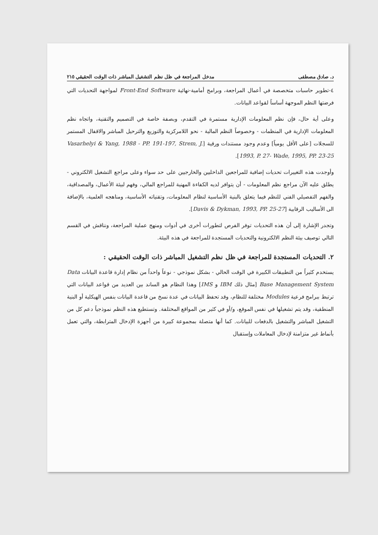د. صادق مصطفى مدخل المراجعة في ظل نظم التشغيل المباشر ذات الوقت الحقيقي ٢١٥
٤-تطوير حاسبات متخصصة في أعمال المراجعة، وبرامج أمامية-نهائية Front-End Software لمواجهة التحديات التي فرضتها النظم الموجهة أساساً لقواعد البيانات.
وعلى أية حال، فإن نظم المعلومات الإدارية مستمرة في التقدم، وبصفة خاصة في التصميم والتقنية، واتجاه نظم المعلومات الإدارية في المنظمات - وخصوصاً النظم المالية - نحو اللامركزية والتوزيع والترحيل المباشر والاقفال المستمر للسجلات [على الأقل يومياً] وعدم وجود مستندات ورقية [Vasarhelyi & Yang, 1988 - PP. 191-197, Strem, J. 1993, P. 27- Wade, 1995, PP. 23-25].
وأوجدت هذه التغييرات تحديات إضافية للمراجعين الداخليين والخارجيين على حد سواء وعلى مراجع التشغيل الالكتروني - يطلق عليه الآن مراجع نظم المعلومات - أن يتوافر لديه الكفاءة المهنية للمراجع المالي، وفهم لبيئة الأعمال، والمصداقية، والفهم التفصيلي الفني للنظم فيما يتعلق بالبنية الأساسية لنظام المعلومات، وتقنياته الأساسية، ومناهجه العلمية، بالإضافة الى الأساليب الرقابية [Davis & Dykman, 1993, PP. 25-27].
وتجدر الإشارة إلى أن هذه التحديات توفر الفرص لتطورات أخرى في أدوات ومنهج عملية المراجعة، ونناقش في القسم التالي توصيف بيئة النظم الالكترونية والتحديات المستجدة للمراجعة في هذه البيئة.
٢. التحديات المستجدة للمراجعة في ظل نظم التشغيل المباشر ذات الوقت الحقيقي :
يستخدم كثيراً من التطبيقات الكبيرة في الوقت الحالي - بشكل نموذجي - نوعاً واحداً من نظام إدارة قاعدة البيانات Data Base Management System [مثال ذلك IBM و IMS] وهذا النظام هو الساند بين العديد من قواعد البيانات التي ترتبط ببرامج فرعية Modules مختلفة للنظام، وقد تحفظ البيانات في عدة نسخ من قاعدة البيانات بنفس الهيكلية أو البنية المنطقية، وقد يتم تشغيلها في نفس الموقع، و/أو في كثير من المواقع المختلفة. وتستطيع هذه النظم نموذجياً دعم كل من التشغيل المباشر والتشغيل بالدفعات للبيانات. كما أنها متصلة بمجموعة كبيرة من أجهزة الإدخال المترابطة، والتي تعمل بأنماط غير متزامنة لإدخال المعاملات وإستقبال